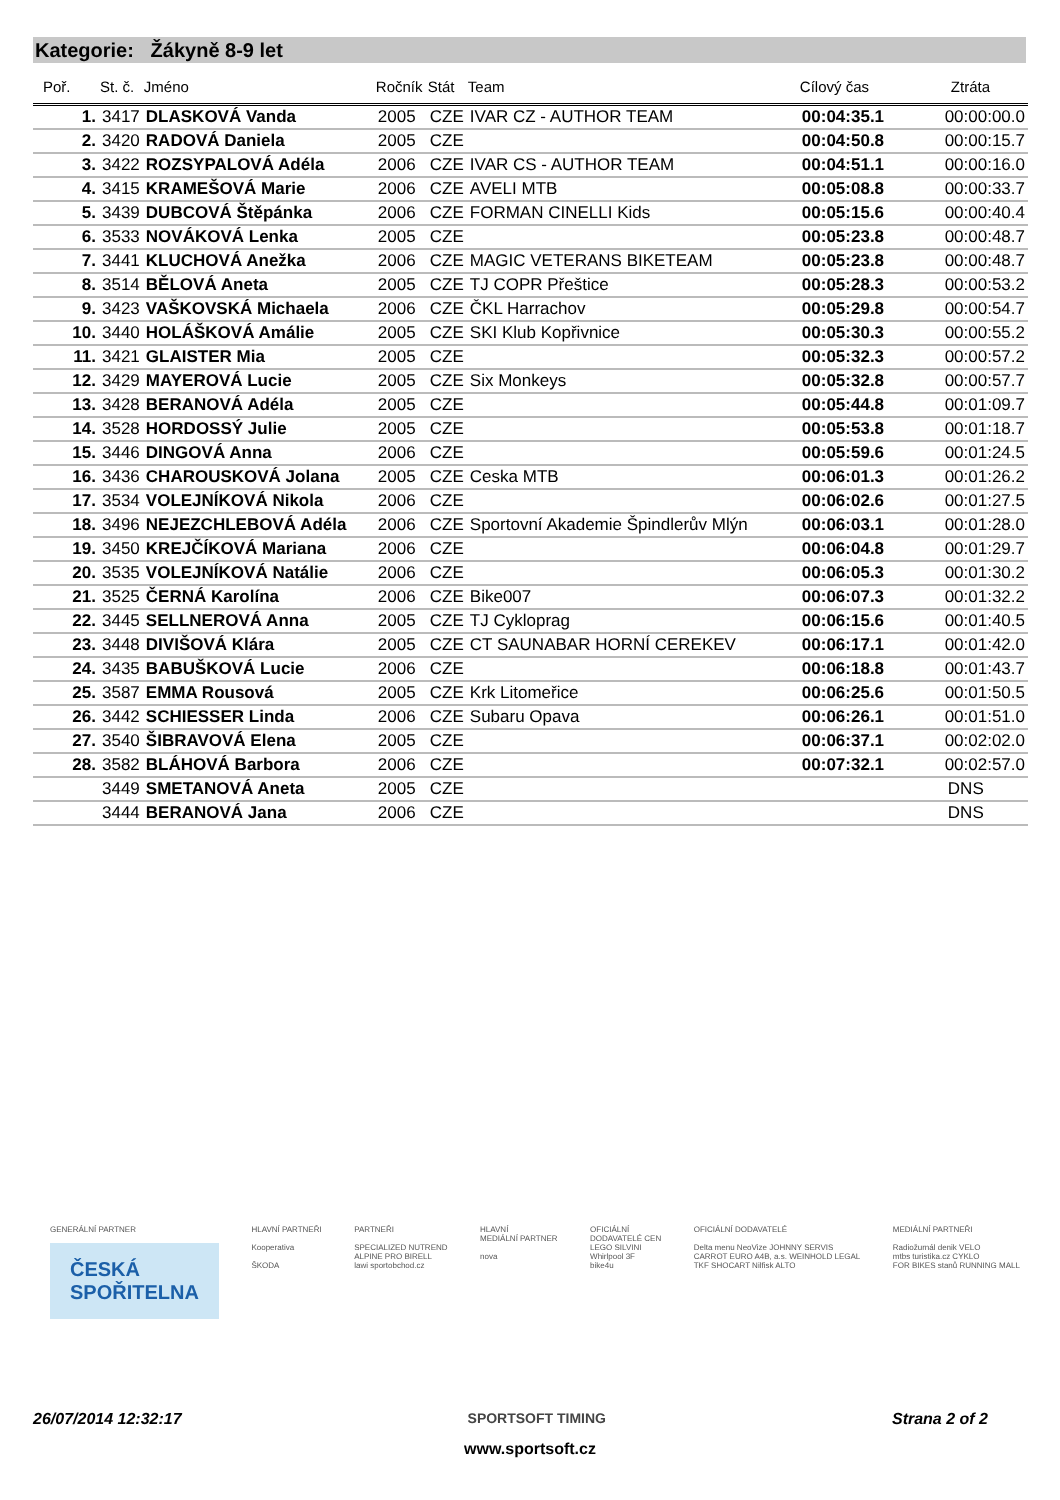Kategorie: Žákyně 8-9 let
| Poř. | St. č. | Jméno | Ročník | Stát | Team | Cílový čas | Ztráta |
| --- | --- | --- | --- | --- | --- | --- | --- |
| 1. | 3417 | DLASKOVÁ Vanda | 2005 | CZE | IVAR CZ - AUTHOR TEAM | 00:04:35.1 | 00:00:00.0 |
| 2. | 3420 | RADOVÁ Daniela | 2005 | CZE | | 00:04:50.8 | 00:00:15.7 |
| 3. | 3422 | ROZSYPALOVÁ Adéla | 2006 | CZE | IVAR CS - AUTHOR TEAM | 00:04:51.1 | 00:00:16.0 |
| 4. | 3415 | KRAMEŠOVÁ Marie | 2006 | CZE | AVELI MTB | 00:05:08.8 | 00:00:33.7 |
| 5. | 3439 | DUBCOVÁ Štěpánka | 2006 | CZE | FORMAN CINELLI Kids | 00:05:15.6 | 00:00:40.4 |
| 6. | 3533 | NOVÁKOVÁ Lenka | 2005 | CZE | | 00:05:23.8 | 00:00:48.7 |
| 7. | 3441 | KLUCHOVÁ Anežka | 2006 | CZE | MAGIC VETERANS BIKETEAM | 00:05:23.8 | 00:00:48.7 |
| 8. | 3514 | BĚLOVÁ Aneta | 2005 | CZE | TJ COPR Přeštice | 00:05:28.3 | 00:00:53.2 |
| 9. | 3423 | VAŠKOVSKÁ Michaela | 2006 | CZE | ČKL Harrachov | 00:05:29.8 | 00:00:54.7 |
| 10. | 3440 | HOLÁŠKOVÁ Amálie | 2005 | CZE | SKI Klub Kopřivnice | 00:05:30.3 | 00:00:55.2 |
| 11. | 3421 | GLAISTER Mia | 2005 | CZE | | 00:05:32.3 | 00:00:57.2 |
| 12. | 3429 | MAYEROVÁ Lucie | 2005 | CZE | Six Monkeys | 00:05:32.8 | 00:00:57.7 |
| 13. | 3428 | BERANOVÁ Adéla | 2005 | CZE | | 00:05:44.8 | 00:01:09.7 |
| 14. | 3528 | HORDOSSÝ Julie | 2005 | CZE | | 00:05:53.8 | 00:01:18.7 |
| 15. | 3446 | DINGOVÁ Anna | 2006 | CZE | | 00:05:59.6 | 00:01:24.5 |
| 16. | 3436 | CHAROUSKOVÁ Jolana | 2005 | CZE | Ceska MTB | 00:06:01.3 | 00:01:26.2 |
| 17. | 3534 | VOLEJNÍKOVÁ Nikola | 2006 | CZE | | 00:06:02.6 | 00:01:27.5 |
| 18. | 3496 | NEJEZCHLEBOVÁ Adéla | 2006 | CZE | Sportovní Akademie Špindlerův Mlýn | 00:06:03.1 | 00:01:28.0 |
| 19. | 3450 | KREJČÍKOVÁ Mariana | 2006 | CZE | | 00:06:04.8 | 00:01:29.7 |
| 20. | 3535 | VOLEJNÍKOVÁ Natálie | 2006 | CZE | | 00:06:05.3 | 00:01:30.2 |
| 21. | 3525 | ČERNÁ Karolína | 2006 | CZE | Bike007 | 00:06:07.3 | 00:01:32.2 |
| 22. | 3445 | SELLNEROVÁ Anna | 2005 | CZE | TJ Cykloprag | 00:06:15.6 | 00:01:40.5 |
| 23. | 3448 | DIVIŠOVÁ Klára | 2005 | CZE | CT SAUNABAR HORNÍ CEREKEV | 00:06:17.1 | 00:01:42.0 |
| 24. | 3435 | BABUŠKOVÁ Lucie | 2006 | CZE | | 00:06:18.8 | 00:01:43.7 |
| 25. | 3587 | EMMA Rousová | 2005 | CZE | Krk Litomeřice | 00:06:25.6 | 00:01:50.5 |
| 26. | 3442 | SCHIESSER Linda | 2006 | CZE | Subaru Opava | 00:06:26.1 | 00:01:51.0 |
| 27. | 3540 | ŠIBRAVOVÁ Elena | 2005 | CZE | | 00:06:37.1 | 00:02:02.0 |
| 28. | 3582 | BLÁHOVÁ Barbora | 2006 | CZE | | 00:07:32.1 | 00:02:57.0 |
| | 3449 | SMETANOVÁ Aneta | 2005 | CZE | | | DNS |
| | 3444 | BERANOVÁ Jana | 2006 | CZE | | | DNS |
GENERÁLNÍ PARTNER
ČESKÁ
SPOŘITELNA
HLAVNÍ PARTNEŘI
Kooperativa
ŠKODA
PARTNEŘI
SPECIALIZED NUTREND
ALPINE PRO BIRELL
lawi sportobchod.cz
HLAVNÍ
MEDIÁLNÍ PARTNER
nova
OFICIÁLNÍ
DODAVATELÉ CEN
LEGO SILVINI
Whirlpool 3F
bike4u
OFICIÁLNÍ DODAVATELÉ
Delta menu NeoVize JOHNNY SERVIS
CARROT EURO A4B, a.s. WEINHOLD LEGAL
TKF SHOCART Nilfisk ALTO
MEDIÁLNÍ PARTNEŘI
Radiožurnál denik VELO
mtbs turistika.cz CYKLO
FOR BIKES stanů RUNNING MALL
26/07/2014 12:32:17 SPORTSOFT TIMING Strana 2 of 2
www.sportsoft.cz